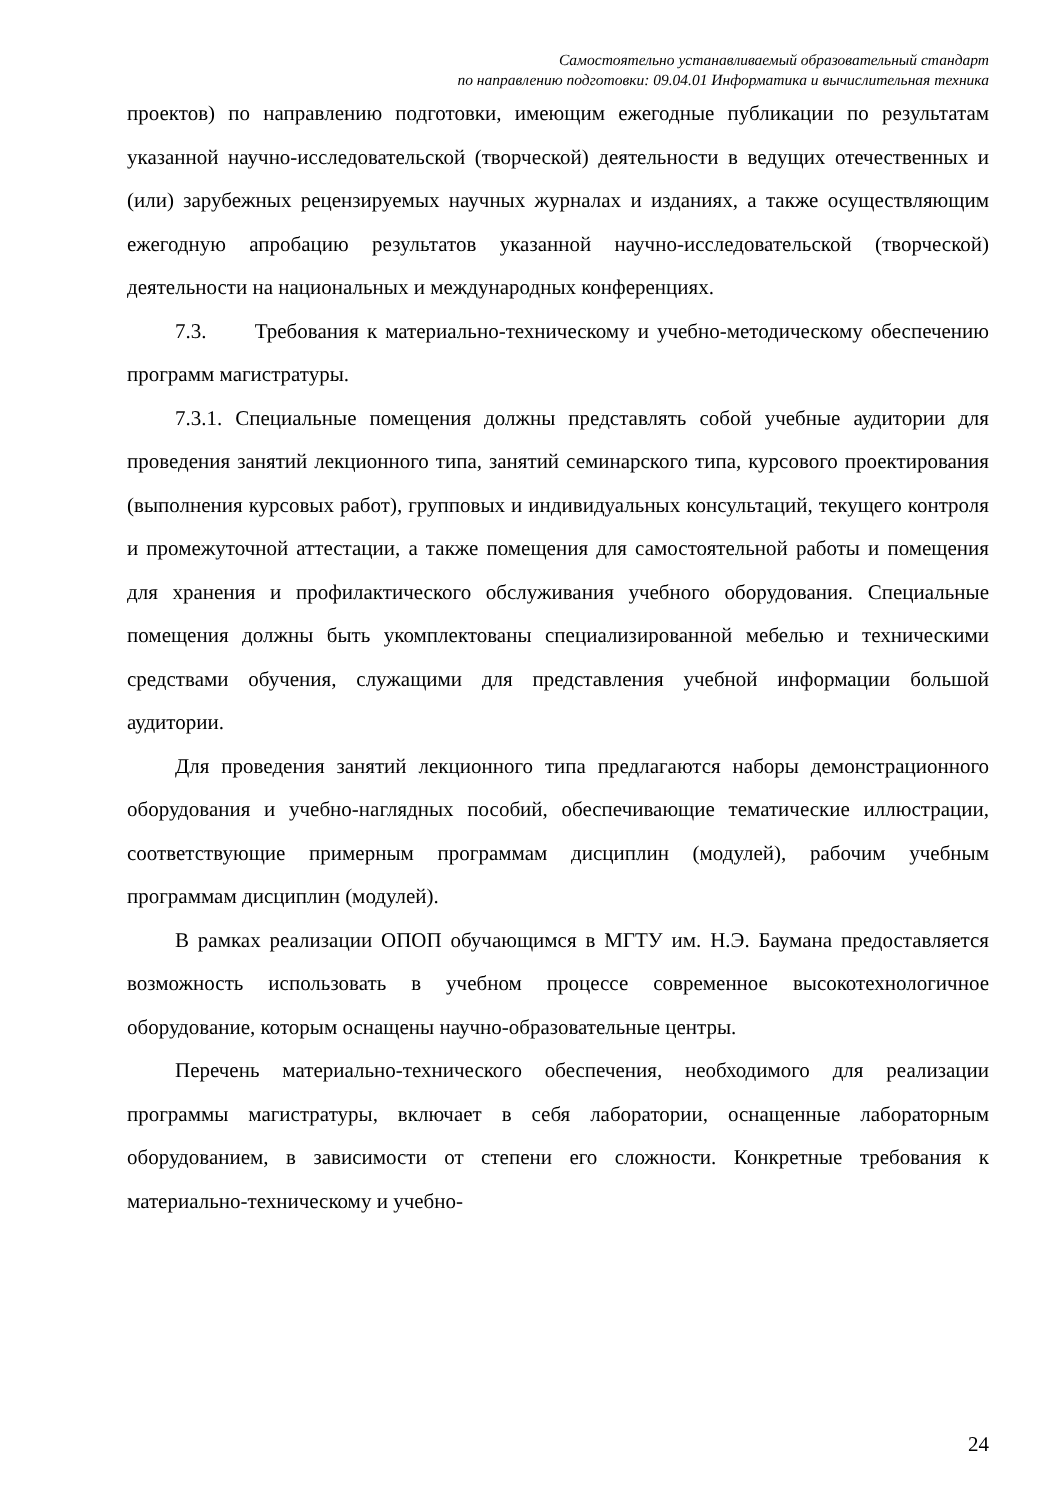Самостоятельно устанавливаемый образовательный стандарт
по направлению подготовки: 09.04.01 Информатика и вычислительная техника
проектов) по направлению подготовки, имеющим ежегодные публикации по результатам указанной научно-исследовательской (творческой) деятельности в ведущих отечественных и (или) зарубежных рецензируемых научных журналах и изданиях, а также осуществляющим ежегодную апробацию результатов указанной научно-исследовательской (творческой) деятельности на национальных и международных конференциях.
7.3. Требования к материально-техническому и учебно-методическому обеспечению программ магистратуры.
7.3.1. Специальные помещения должны представлять собой учебные аудитории для проведения занятий лекционного типа, занятий семинарского типа, курсового проектирования (выполнения курсовых работ), групповых и индивидуальных консультаций, текущего контроля и промежуточной аттестации, а также помещения для самостоятельной работы и помещения для хранения и профилактического обслуживания учебного оборудования. Специальные помещения должны быть укомплектованы специализированной мебелью и техническими средствами обучения, служащими для представления учебной информации большой аудитории.
Для проведения занятий лекционного типа предлагаются наборы демонстрационного оборудования и учебно-наглядных пособий, обеспечивающие тематические иллюстрации, соответствующие примерным программам дисциплин (модулей), рабочим учебным программам дисциплин (модулей).
В рамках реализации ОПОП обучающимся в МГТУ им. Н.Э. Баумана предоставляется возможность использовать в учебном процессе современное высокотехнологичное оборудование, которым оснащены научно-образовательные центры.
Перечень материально-технического обеспечения, необходимого для реализации программы магистратуры, включает в себя лаборатории, оснащенные лабораторным оборудованием, в зависимости от степени его сложности. Конкретные требования к материально-техническому и учебно-
24